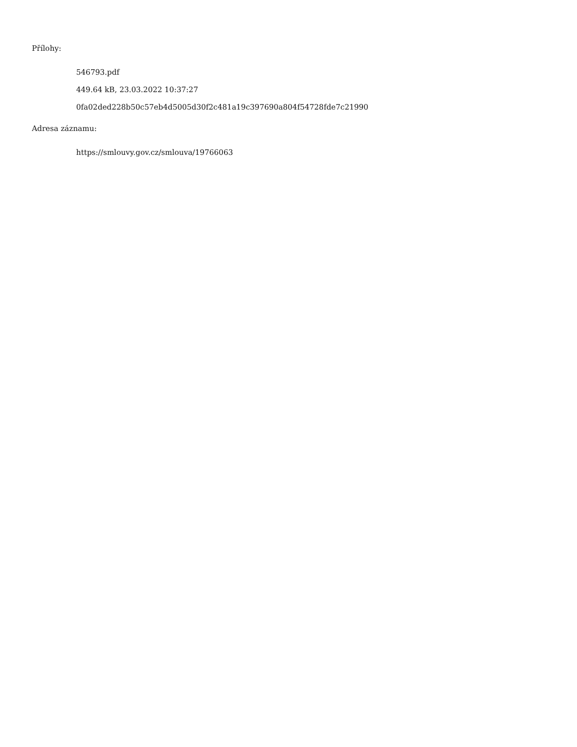Přílohy:
546793.pdf
449.64 kB, 23.03.2022 10:37:27
0fa02ded228b50c57eb4d5005d30f2c481a19c397690a804f54728fde7c21990
Adresa záznamu:
https://smlouvy.gov.cz/smlouva/19766063